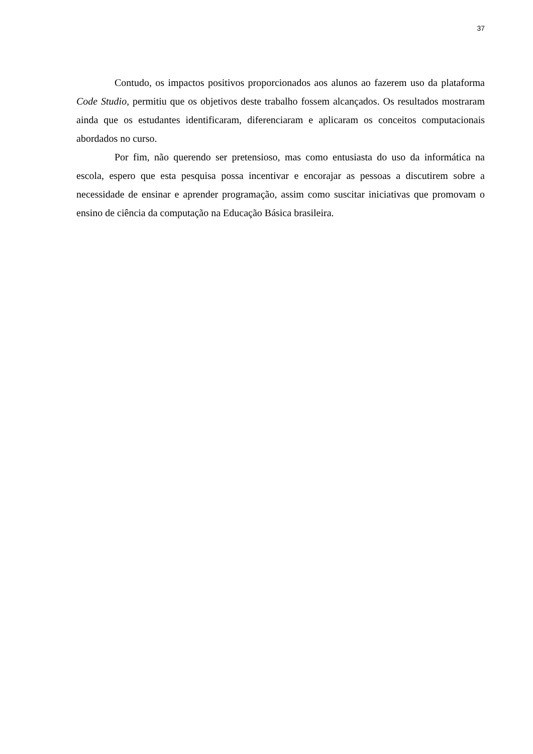37
Contudo, os impactos positivos proporcionados aos alunos ao fazerem uso da plataforma Code Studio, permitiu que os objetivos deste trabalho fossem alcançados. Os resultados mostraram ainda que os estudantes identificaram, diferenciaram e aplicaram os conceitos computacionais abordados no curso.
Por fim, não querendo ser pretensioso, mas como entusiasta do uso da informática na escola, espero que esta pesquisa possa incentivar e encorajar as pessoas a discutirem sobre a necessidade de ensinar e aprender programação, assim como suscitar iniciativas que promovam o ensino de ciência da computação na Educação Básica brasileira.